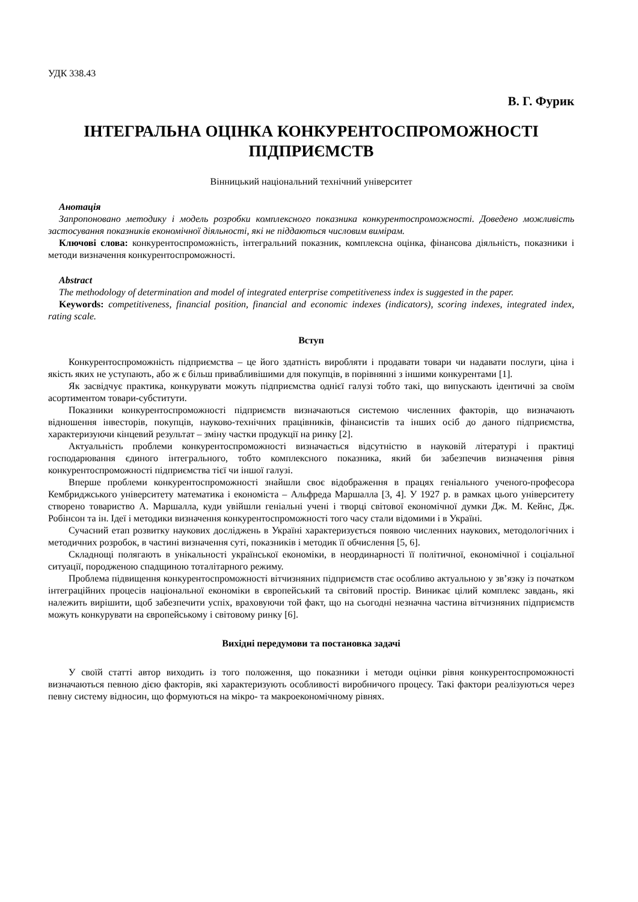УДК 338.43
В. Г. Фурик
ІНТЕГРАЛЬНА ОЦІНКА КОНКУРЕНТОСПРОМОЖНОСТІ ПІДПРИЄМСТВ
Вінницький національний технічний університет
Анотація
Запропоновано методику і модель розробки комплексного показника конкурентоспроможності. Доведено можливість застосування показників економічної діяльності, які не піддаються числовим вимірам.
Ключові слова: конкурентоспроможність, інтегральний показник, комплексна оцінка, фінансова діяльність, показники і методи визначення конкурентоспроможності.
Abstract
The methodology of determination and model of integrated enterprise competitiveness index is suggested in the paper.
Keywords: competitiveness, financial position, financial and economic indexes (indicators), scoring indexes, integrated index, rating scale.
Вступ
Конкурентоспроможність підприємства – це його здатність виробляти і продавати товари чи надавати послуги, ціна і якість яких не уступають, або ж є більш привабливішими для покупців, в порівнянні з іншими конкурентами [1].
Як засвідчує практика, конкурувати можуть підприємства однієї галузі тобто такі, що випускають ідентичні за своїм асортиментом товари-субститути.
Показники конкурентоспроможності підприємств визначаються системою численних факторів, що визначають відношення інвесторів, покупців, науково-технічних працівників, фінансистів та інших осіб до даного підприємства, характеризуючи кінцевий результат – зміну частки продукції на ринку [2].
Актуальність проблеми конкурентоспроможності визначається відсутністю в науковій літературі і практиці господарювання єдиного інтегрального, тобто комплексного показника, який би забезпечив визначення рівня конкурентоспроможності підприємства тієї чи іншої галузі.
Вперше проблеми конкурентоспроможності знайшли своє відображення в працях геніального ученого-професора Кембриджського університету математика і економіста – Альфреда Маршалла [3, 4]. У 1927 р. в рамках цього університету створено товариство А. Маршалла, куди увійшли геніальні учені і творці світової економічної думки Дж. М. Кейнс, Дж. Робінсон та ін. Ідеї і методики визначення конкурентоспроможності того часу стали відомими і в Україні.
Сучасний етап розвитку наукових досліджень в Україні характеризується появою численних наукових, методологічних і методичних розробок, в частині визначення суті, показників і методик її обчислення [5, 6].
Складнощі полягають в унікальності української економіки, в неординарності її політичної, економічної і соціальної ситуації, породженою спадщиною тоталітарного режиму.
Проблема підвищення конкурентоспроможності вітчизняних підприємств стає особливо актуальною у зв’язку із початком інтеграційних процесів національної економіки в європейський та світовий простір. Виникає цілий комплекс завдань, які належить вирішити, щоб забезпечити успіх, враховуючи той факт, що на сьогодні незначна частина вітчизняних підприємств можуть конкурувати на європейському і світовому ринку [6].
Вихідні передумови та постановка задачі
У своїй статті автор виходить із того положення, що показники і методи оцінки рівня конкурентоспроможності визначаються певною дією факторів, які характеризують особливості виробничого процесу. Такі фактори реалізуються через певну систему відносин, що формуються на мікро- та макроекономічному рівнях.